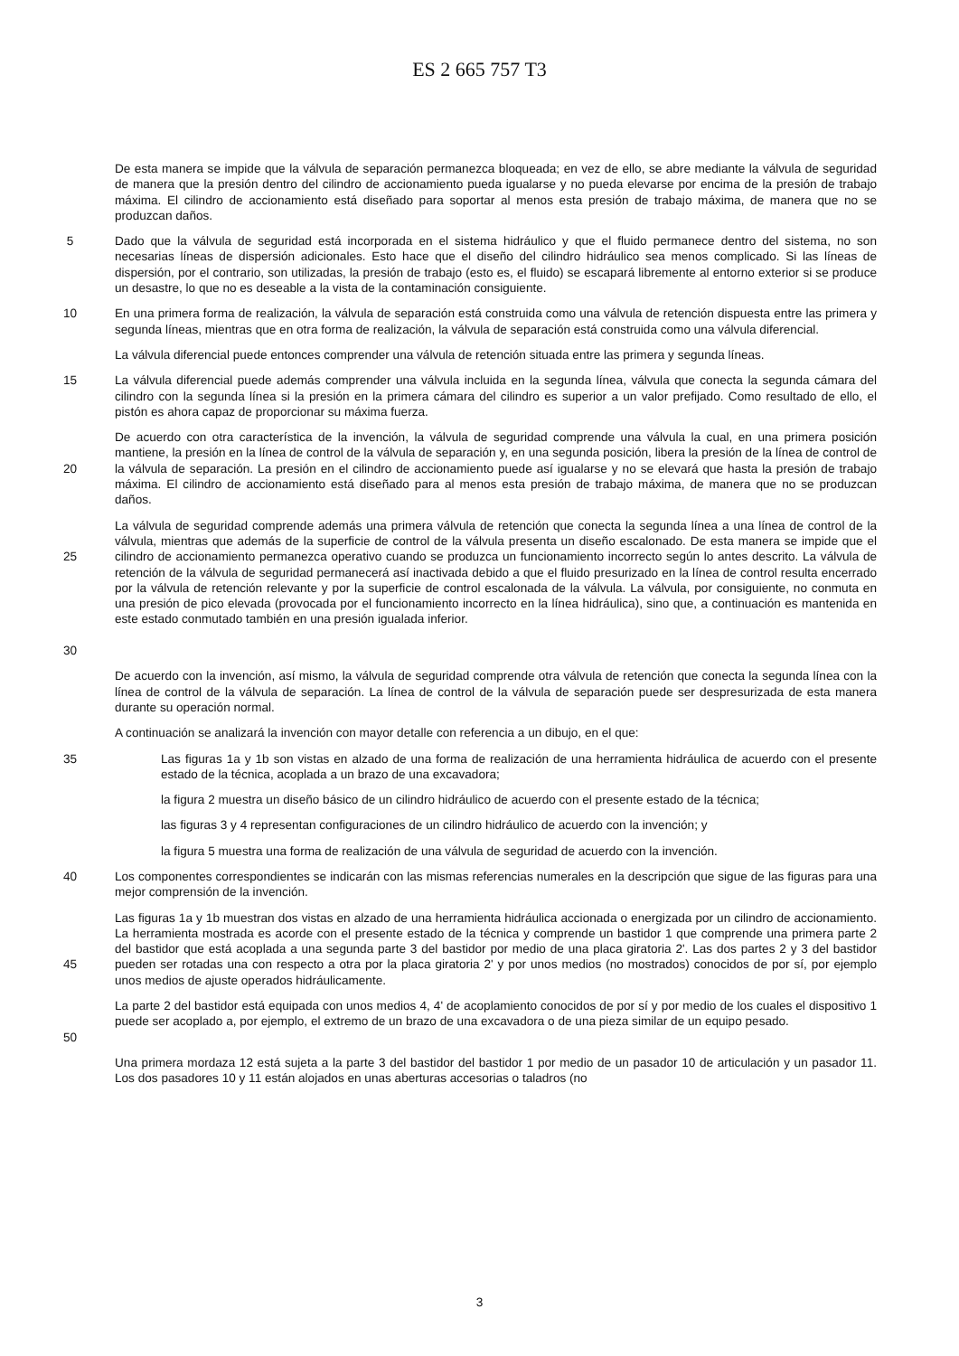ES 2 665 757 T3
De esta manera se impide que la válvula de separación permanezca bloqueada; en vez de ello, se abre mediante la válvula de seguridad de manera que la presión dentro del cilindro de accionamiento pueda igualarse y no pueda elevarse por encima de la presión de trabajo máxima. El cilindro de accionamiento está diseñado para soportar al menos esta presión de trabajo máxima, de manera que no se produzcan daños.
5 Dado que la válvula de seguridad está incorporada en el sistema hidráulico y que el fluido permanece dentro del sistema, no son necesarias líneas de dispersión adicionales. Esto hace que el diseño del cilindro hidráulico sea menos complicado. Si las líneas de dispersión, por el contrario, son utilizadas, la presión de trabajo (esto es, el fluido) se escapará libremente al entorno exterior si se produce un desastre, lo que no es deseable a la vista de la contaminación consiguiente.
10 En una primera forma de realización, la válvula de separación está construida como una válvula de retención dispuesta entre las primera y segunda líneas, mientras que en otra forma de realización, la válvula de separación está construida como una válvula diferencial.
La válvula diferencial puede entonces comprender una válvula de retención situada entre las primera y segunda líneas.
15 La válvula diferencial puede además comprender una válvula incluida en la segunda línea, válvula que conecta la segunda cámara del cilindro con la segunda línea si la presión en la primera cámara del cilindro es superior a un valor prefijado. Como resultado de ello, el pistón es ahora capaz de proporcionar su máxima fuerza.
20 De acuerdo con otra característica de la invención, la válvula de seguridad comprende una válvula la cual, en una primera posición mantiene, la presión en la línea de control de la válvula de separación y, en una segunda posición, libera la presión de la línea de control de la válvula de separación. La presión en el cilindro de accionamiento puede así igualarse y no se elevará que hasta la presión de trabajo máxima. El cilindro de accionamiento está diseñado para al menos esta presión de trabajo máxima, de manera que no se produzcan daños.
25
30
La válvula de seguridad comprende además una primera válvula de retención que conecta la segunda línea a una línea de control de la válvula, mientras que además de la superficie de control de la válvula presenta un diseño escalonado. De esta manera se impide que el cilindro de accionamiento permanezca operativo cuando se produzca un funcionamiento incorrecto según lo antes descrito. La válvula de retención de la válvula de seguridad permanecerá así inactivada debido a que el fluido presurizado en la línea de control resulta encerrado por la válvula de retención relevante y por la superficie de control escalonada de la válvula. La válvula, por consiguiente, no conmuta en una presión de pico elevada (provocada por el funcionamiento incorrecto en la línea hidráulica), sino que, a continuación es mantenida en este estado conmutado también en una presión igualada inferior.
De acuerdo con la invención, así mismo, la válvula de seguridad comprende otra válvula de retención que conecta la segunda línea con la línea de control de la válvula de separación. La línea de control de la válvula de separación puede ser despresurizada de esta manera durante su operación normal.
A continuación se analizará la invención con mayor detalle con referencia a un dibujo, en el que:
35 Las figuras 1a y 1b son vistas en alzado de una forma de realización de una herramienta hidráulica de acuerdo con el presente estado de la técnica, acoplada a un brazo de una excavadora;
la figura 2 muestra un diseño básico de un cilindro hidráulico de acuerdo con el presente estado de la técnica;
las figuras 3 y 4 representan configuraciones de un cilindro hidráulico de acuerdo con la invención; y
la figura 5 muestra una forma de realización de una válvula de seguridad de acuerdo con la invención.
40 Los componentes correspondientes se indicarán con las mismas referencias numerales en la descripción que sigue de las figuras para una mejor comprensión de la invención.
45 Las figuras 1a y 1b muestran dos vistas en alzado de una herramienta hidráulica accionada o energizada por un cilindro de accionamiento. La herramienta mostrada es acorde con el presente estado de la técnica y comprende un bastidor 1 que comprende una primera parte 2 del bastidor que está acoplada a una segunda parte 3 del bastidor por medio de una placa giratoria 2'. Las dos partes 2 y 3 del bastidor pueden ser rotadas una con respecto a otra por la placa giratoria 2' y por unos medios (no mostrados) conocidos de por sí, por ejemplo unos medios de ajuste operados hidráulicamente.
50 La parte 2 del bastidor está equipada con unos medios 4, 4' de acoplamiento conocidos de por sí y por medio de los cuales el dispositivo 1 puede ser acoplado a, por ejemplo, el extremo de un brazo de una excavadora o de una pieza similar de un equipo pesado.
Una primera mordaza 12 está sujeta a la parte 3 del bastidor del bastidor 1 por medio de un pasador 10 de articulación y un pasador 11. Los dos pasadores 10 y 11 están alojados en unas aberturas accesorias o taladros (no
3